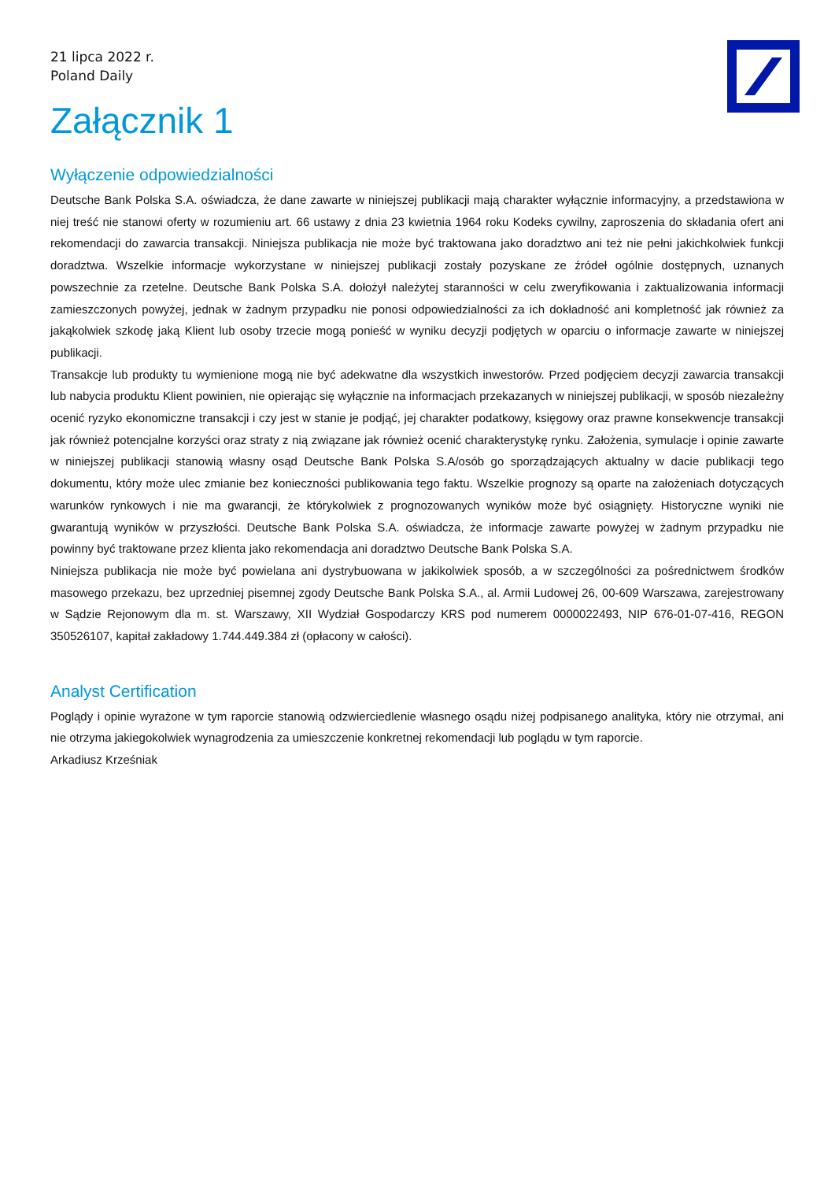21 lipca 2022 r.
Poland Daily
Załącznik 1
Wyłączenie odpowiedzialności
Deutsche Bank Polska S.A. oświadcza, że dane zawarte w niniejszej publikacji mają charakter wyłącznie informacyjny, a przedstawiona w niej treść nie stanowi oferty w rozumieniu art. 66 ustawy z dnia 23 kwietnia 1964 roku Kodeks cywilny, zaproszenia do składania ofert ani rekomendacji do zawarcia transakcji. Niniejsza publikacja nie może być traktowana jako doradztwo ani też nie pełni jakichkolwiek funkcji doradztwa. Wszelkie informacje wykorzystane w niniejszej publikacji zostały pozyskane ze źródeł ogólnie dostępnych, uznanych powszechnie za rzetelne. Deutsche Bank Polska S.A. dołożył należytej staranności w celu zweryfikowania i zaktualizowania informacji zamieszczonych powyżej, jednak w żadnym przypadku nie ponosi odpowiedzialności za ich dokładność ani kompletność jak również za jakąkolwiek szkodę jaką Klient lub osoby trzecie mogą ponieść w wyniku decyzji podjętych w oparciu o informacje zawarte w niniejszej publikacji.
Transakcje lub produkty tu wymienione mogą nie być adekwatne dla wszystkich inwestorów. Przed podjęciem decyzji zawarcia transakcji lub nabycia produktu Klient powinien, nie opierając się wyłącznie na informacjach przekazanych w niniejszej publikacji, w sposób niezależny ocenić ryzyko ekonomiczne transakcji i czy jest w stanie je podjąć, jej charakter podatkowy, księgowy oraz prawne konsekwencje transakcji jak również potencjalne korzyści oraz straty z nią związane jak również ocenić charakterystykę rynku. Założenia, symulacje i opinie zawarte w niniejszej publikacji stanowią własny osąd Deutsche Bank Polska S.A/osób go sporządzających aktualny w dacie publikacji tego dokumentu, który może ulec zmianie bez konieczności publikowania tego faktu. Wszelkie prognozy są oparte na założeniach dotyczących warunków rynkowych i nie ma gwarancji, że którykolwiek z prognozowanych wyników może być osiągnięty. Historyczne wyniki nie gwarantują wyników w przyszłości. Deutsche Bank Polska S.A. oświadcza, że informacje zawarte powyżej w żadnym przypadku nie powinny być traktowane przez klienta jako rekomendacja ani doradztwo Deutsche Bank Polska S.A.
Niniejsza publikacja nie może być powielana ani dystrybuowana w jakikolwiek sposób, a w szczególności za pośrednictwem środków masowego przekazu, bez uprzedniej pisemnej zgody Deutsche Bank Polska S.A., al. Armii Ludowej 26, 00-609 Warszawa, zarejestrowany w Sądzie Rejonowym dla m. st. Warszawy, XII Wydział Gospodarczy KRS pod numerem 0000022493, NIP 676-01-07-416, REGON 350526107, kapitał zakładowy 1.744.449.384 zł (opłacony w całości).
Analyst Certification
Poglądy i opinie wyrażone w tym raporcie stanowią odzwierciedlenie własnego osądu niżej podpisanego analityka, który nie otrzymał, ani nie otrzyma jakiegokolwiek wynagrodzenia za umieszczenie konkretnej rekomendacji lub poglądu w tym raporcie.
Arkadiusz Krześniak